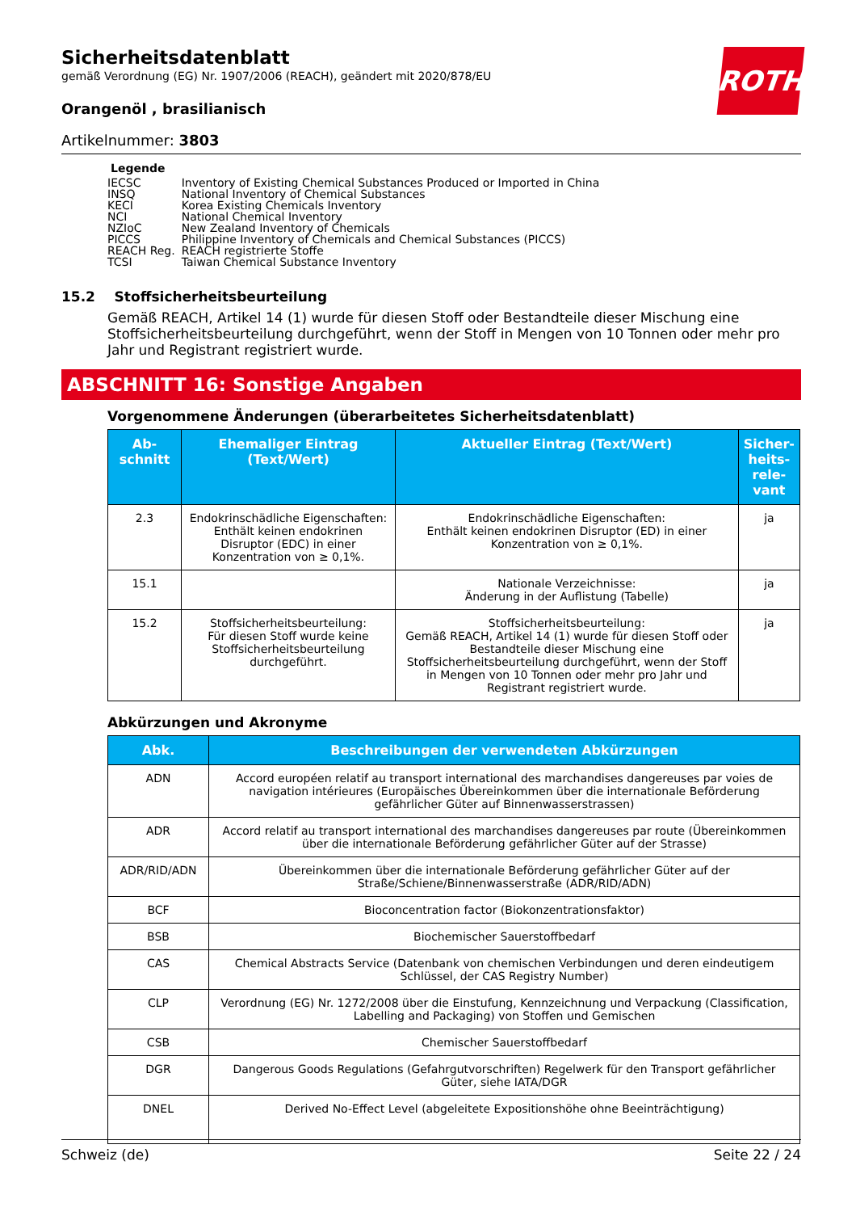ROTH
Sicherheitsdatenblatt
gemäß Verordnung (EG) Nr. 1907/2006 (REACH), geändert mit 2020/878/EU
Orangenöl , brasilianisch
Artikelnummer: 3803
Legende
| IECSC | Inventory of Existing Chemical Substances Produced or Imported in China |
| INSQ | National Inventory of Chemical Substances |
| KECI | Korea Existing Chemicals Inventory |
| NCI | National Chemical Inventory |
| NZIoC | New Zealand Inventory of Chemicals |
| PICCS | Philippine Inventory of Chemicals and Chemical Substances (PICCS) |
| REACH Reg. | REACH registrierte Stoffe |
| TCSI | Taiwan Chemical Substance Inventory |
15.2 Stoffsicherheitsbeurteilung
Gemäß REACH, Artikel 14 (1) wurde für diesen Stoff oder Bestandteile dieser Mischung eine Stoffsicherheitsbeurteilung durchgeführt, wenn der Stoff in Mengen von 10 Tonnen oder mehr pro Jahr und Registrant registriert wurde.
ABSCHNITT 16: Sonstige Angaben
Vorgenommene Änderungen (überarbeitetes Sicherheitsdatenblatt)
| Ab- schnitt | Ehemaliger Eintrag (Text/Wert) | Aktueller Eintrag (Text/Wert) | Sicher- heits- rele- vant |
| --- | --- | --- | --- |
| 2.3 | Endokrinschädliche Eigenschaften: Enthält keinen endokrinen Disruptor (EDC) in einer Konzentration von ≥ 0,1%. | Endokrinschädliche Eigenschaften: Enthält keinen endokrinen Disruptor (ED) in einer Konzentration von ≥ 0,1%. | ja |
| 15.1 | | Nationale Verzeichnisse: Änderung in der Auflistung (Tabelle) | ja |
| 15.2 | Stoffsicherheitsbeurteilung: Für diesen Stoff wurde keine Stoffsicherheitsbeurteilung durchgeführt. | Stoffsicherheitsbeurteilung: Gemäß REACH, Artikel 14 (1) wurde für diesen Stoff oder Bestandteile dieser Mischung eine Stoffsicherheitsbeurteilung durchgeführt, wenn der Stoff in Mengen von 10 Tonnen oder mehr pro Jahr und Registrant registriert wurde. | ja |
Abkürzungen und Akronyme
| Abk. | Beschreibungen der verwendeten Abkürzungen |
| --- | --- |
| ADN | Accord européen relatif au transport international des marchandises dangereuses par voies de navigation intérieures (Europäisches Übereinkommen über die internationale Beförderung gefährlicher Güter auf Binnenwasserstrassen) |
| ADR | Accord relatif au transport international des marchandises dangereuses par route (Übereinkommen über die internationale Beförderung gefährlicher Güter auf der Strasse) |
| ADR/RID/ADN | Übereinkommen über die internationale Beförderung gefährlicher Güter auf der Straße/Schiene/Binnenwasserstraße (ADR/RID/ADN) |
| BCF | Bioconcentration factor (Biokonzentrationsfaktor) |
| BSB | Biochemischer Sauerstoffbedarf |
| CAS | Chemical Abstracts Service (Datenbank von chemischen Verbindungen und deren eindeutigem Schlüssel, der CAS Registry Number) |
| CLP | Verordnung (EG) Nr. 1272/2008 über die Einstufung, Kennzeichnung und Verpackung (Classification, Labelling and Packaging) von Stoffen und Gemischen |
| CSB | Chemischer Sauerstoffbedarf |
| DGR | Dangerous Goods Regulations (Gefahrgutvorschriften) Regelwerk für den Transport gefährlicher Güter, siehe IATA/DGR |
| DNEL | Derived No-Effect Level (abgeleitete Expositionshöhe ohne Beeinträchtigung) |
Schweiz (de) Seite 22 / 24